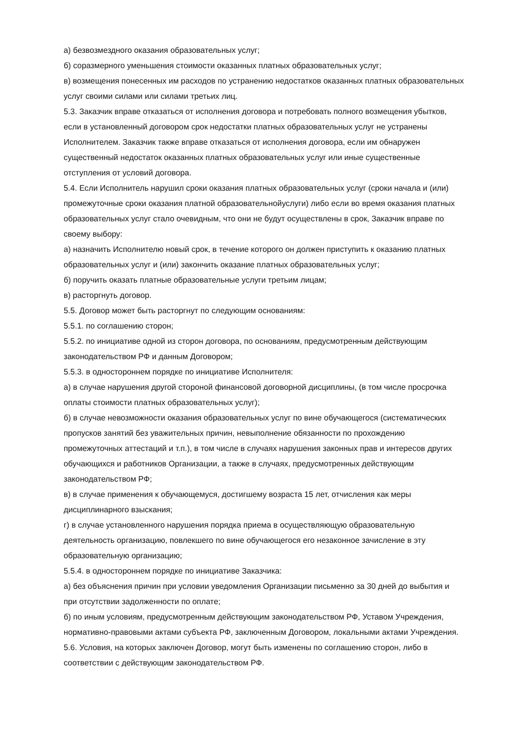а) безвозмездного оказания образовательных услуг;
б) соразмерного уменьшения стоимости оказанных платных образовательных услуг;
в) возмещения понесенных им расходов по устранению недостатков оказанных платных образовательных услуг своими силами или силами третьих лиц.
5.3. Заказчик вправе отказаться от исполнения договора и потребовать полного возмещения убытков, если в установленный договором срок недостатки платных образовательных услуг не устранены Исполнителем. Заказчик также вправе отказаться от исполнения договора, если им обнаружен существенный недостаток оказанных платных образовательных услуг или иные существенные отступления от условий договора.
5.4. Если Исполнитель нарушил сроки оказания платных образовательных услуг (сроки начала и (или) промежуточные сроки оказания платной образовательнойуслуги) либо если во время оказания платных образовательных услуг стало очевидным, что они не будут осуществлены в срок, Заказчик вправе по своему выбору:
а) назначить Исполнителю новый срок, в течение которого он должен приступить к оказанию платных образовательных услуг и (или) закончить оказание платных образовательных услуг;
б) поручить оказать платные образовательные услуги третьим лицам;
в) расторгнуть договор.
5.5. Договор может быть расторгнут по следующим основаниям:
5.5.1. по соглашению сторон;
5.5.2. по инициативе одной из сторон договора, по основаниям, предусмотренным действующим законодательством РФ и данным Договором;
5.5.3. в одностороннем порядке по инициативе Исполнителя:
а) в случае нарушения другой стороной финансовой договорной дисциплины, (в том числе просрочка оплаты стоимости платных образовательных услуг);
б) в случае невозможности оказания образовательных услуг по вине обучающегося (систематических пропусков занятий без уважительных причин, невыполнение обязанности по прохождению промежуточных аттестаций и т.п.), в том числе в случаях нарушения законных прав и интересов других обучающихся и работников Организации, а также в случаях, предусмотренных действующим законодательством РФ;
в) в случае применения к обучающемуся, достигшему возраста 15 лет, отчисления как меры дисциплинарного взыскания;
г) в случае установленного нарушения порядка приема в осуществляющую образовательную деятельность организацию, повлекшего по вине обучающегося его незаконное зачисление в эту образовательную организацию;
5.5.4. в одностороннем порядке по инициативе Заказчика:
а) без объяснения причин при условии уведомления Организации письменно за 30 дней до выбытия и при отсутствии задолженности по оплате;
б) по иным условиям, предусмотренным действующим законодательством РФ, Уставом Учреждения, нормативно-правовыми актами субъекта РФ, заключенным Договором, локальными актами Учреждения.
5.6. Условия, на которых заключен Договор, могут быть изменены по соглашению сторон, либо в соответствии с действующим законодательством РФ.